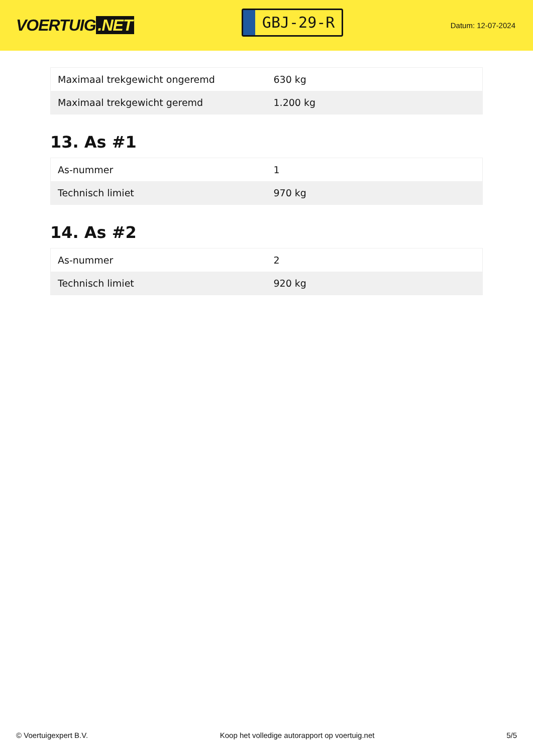VOERTUIG.NET
GBJ-29-R
Datum: 12-07-2024
| Maximaal trekgewicht ongeremd | 630 kg |
| Maximaal trekgewicht geremd | 1.200 kg |
13. As #1
| As-nummer | 1 |
| Technisch limiet | 970 kg |
14. As #2
| As-nummer | 2 |
| Technisch limiet | 920 kg |
© Voertuigexpert B.V. Koop het volledige autorapport op voertuig.net 5/5